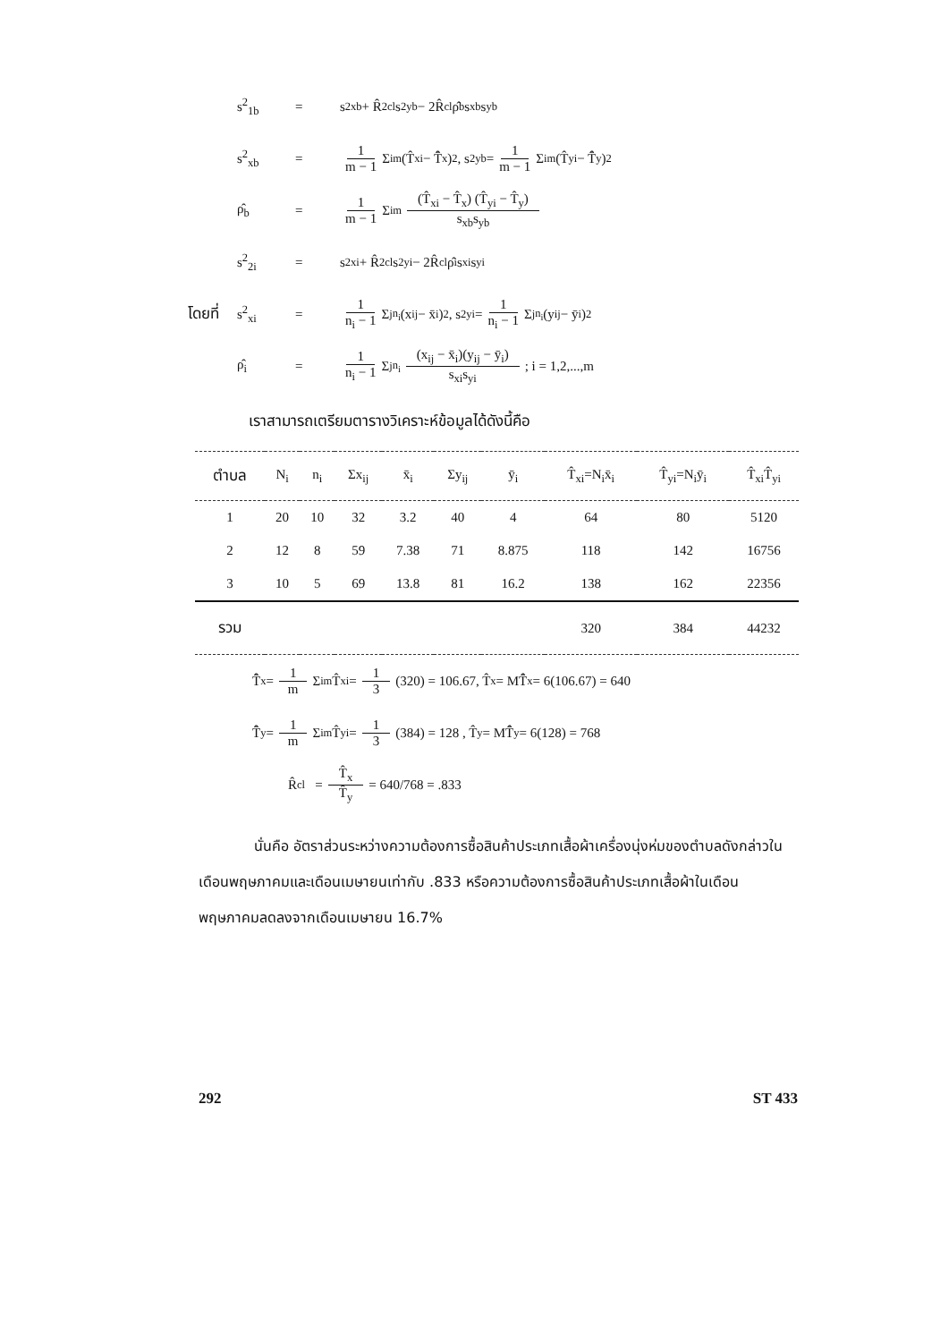s<sup>2</sup><sub>1b</sub> = s<sup>2</sup><sub>xb</sub> + R̂<sup>2</sup><sub>cl</sub>s<sup>2</sup><sub>yb</sub> − 2R̂<sub>cl</sub>ρ̂<sub>b</sub>s<sub>xb</sub>s<sub>yb</sub>
s<sup>2</sup><sub>xb</sub> = 1 m − 1 Σ<sub>i</sub><sup>m</sup> (T̂<sub>xi</sub> − T̂̄<sub>x</sub>)<sup>2</sup> , s<sup>2</sup><sub>yb</sub> = 1 m − 1 Σ<sub>i</sub><sup>m</sup> (T̂<sub>yi</sub> − T̂̄<sub>y</sub>)<sup>2</sup>
ρ̂<sub>b</sub> = 1 m − 1 Σ<sub>i</sub><sup>m</sup> (T̂<sub>xi</sub> − T̂<sub>x</sub>) (T̂<sub>yi</sub> − T̂<sub>y</sub>) s<sub>xb</sub>s<sub>yb</sub>
s<sup>2</sup><sub>2i</sub> = s<sup>2</sup><sub>xi</sub> + R̂<sup>2</sup><sub>cl</sub>s<sup>2</sup><sub>yi</sub> − 2R̂<sub>cl</sub>ρ̂<sub>i</sub>s<sub>xi</sub>s<sub>yi</sub>
โดยที่ s<sup>2</sup><sub>xi</sub> = 1 n<sub>i</sub> − 1 Σ<sub>j</sub><sup>n<sub>i</sub></sup> (x<sub>ij</sub> − x̄<sub>i</sub>)<sup>2</sup> , s<sup>2</sup><sub>yi</sub> = 1 n<sub>i</sub> − 1 Σ<sub>j</sub><sup>n<sub>i</sub></sup> (y<sub>ij</sub> − ȳ<sub>i</sub>)<sup>2</sup>
ρ̂<sub>i</sub> = 1 n<sub>i</sub> − 1 Σ<sub>j</sub><sup>n<sub>i</sub></sup> (x<sub>ij</sub> − x̄<sub>i</sub>)(y<sub>ij</sub> − ȳ<sub>i</sub>) s<sub>xi</sub>s<sub>yi</sub> ; i = 1,2,...,m
เราสามารถเตรียมตารางวิเคราะห์ข้อมูลได้ดังนี้คือ
| ตำบล | N<sub>i</sub> | n<sub>i</sub> | Σx<sub>ij</sub> | x̄<sub>i</sub> | Σy<sub>ij</sub> | ȳ<sub>i</sub> | T̂<sub>xi</sub>=N<sub>i</sub>x̄<sub>i</sub> | T̂<sub>yi</sub>=N<sub>i</sub>ȳ<sub>i</sub> | T̂<sub>xi</sub>T̂<sub>yi</sub> |
| --- | --- | --- | --- | --- | --- | --- | --- | --- | --- |
| 1 | 20 | 10 | 32 | 3.2 | 40 | 4 | 64 | 80 | 5120 |
| 2 | 12 | 8 | 59 | 7.38 | 71 | 8.875 | 118 | 142 | 16756 |
| 3 | 10 | 5 | 69 | 13.8 | 81 | 16.2 | 138 | 162 | 22356 |
| รวม | | | | | | | 320 | 384 | 44232 |
T̂̄<sub>x</sub> = 1 m Σ<sub>i</sub><sup>m</sup> T̂<sub>xi</sub> = 1 3 (320) = 106.67, T̂<sub>x</sub> = MT̂̄<sub>x</sub> = 6(106.67) = 640
T̂̄<sub>y</sub> = 1 m Σ<sub>i</sub><sup>m</sup> T̂<sub>yi</sub> = 1 3 (384) = 128 , T̂<sub>y</sub> = MT̂̄<sub>y</sub> = 6(128) = 768
R̂<sub>cl</sub> = T̂<sub>x</sub> T̂<sub>y</sub> = 640/768 = .833
นั่นคือ อัตราส่วนระหว่างความต้องการซื้อสินค้าประเภทเสื้อผ้าเครื่องนุ่งห่มของตำบลดังกล่าวในเดือนพฤษภาคมและเดือนเมษายนเท่ากับ .833 หรือความต้องการซื้อสินค้าประเภทเสื้อผ้าในเดือนพฤษภาคมลดลงจากเดือนเมษายน 16.7%
292 ST 433